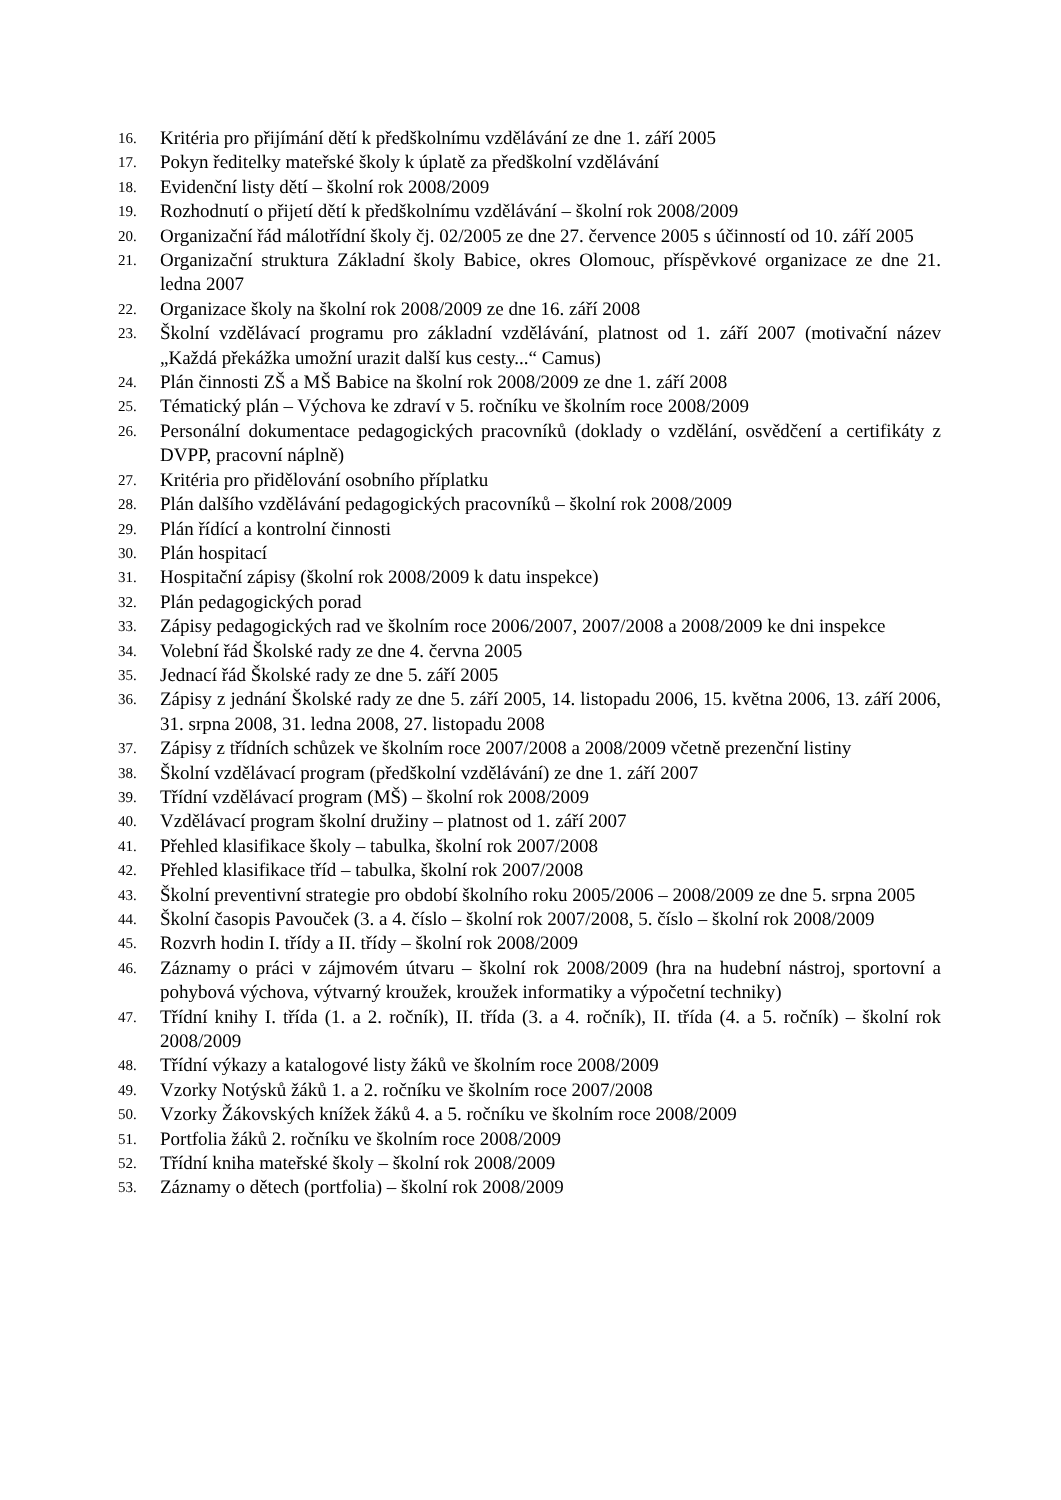16. Kritéria pro přijímání dětí k předškolnímu vzdělávání ze dne 1. září 2005
17. Pokyn ředitelky mateřské školy k úplatě za předškolní vzdělávání
18. Evidenční listy dětí – školní rok 2008/2009
19. Rozhodnutí o přijetí dětí k předškolnímu vzdělávání – školní rok 2008/2009
20. Organizační řád málotřídní školy čj. 02/2005 ze dne 27. července 2005 s účinností od 10. září 2005
21. Organizační struktura Základní školy Babice, okres Olomouc, příspěvkové organizace ze dne 21. ledna 2007
22. Organizace školy na školní rok 2008/2009 ze dne 16. září 2008
23. Školní vzdělávací programu pro základní vzdělávání, platnost od 1. září 2007 (motivační název „Každá překážka umožní urazit další kus cesty...“ Camus)
24. Plán činnosti ZŠ a MŠ Babice na školní rok 2008/2009 ze dne 1. září 2008
25. Tématický plán – Výchova ke zdraví v 5. ročníku ve školním roce 2008/2009
26. Personální dokumentace pedagogických pracovníků (doklady o vzdělání, osvědčení a certifikáty z DVPP, pracovní náplně)
27. Kritéria pro přidělování osobního příplatku
28. Plán dalšího vzdělávání pedagogických pracovníků – školní rok 2008/2009
29. Plán řídící a kontrolní činnosti
30. Plán hospitací
31. Hospitační zápisy (školní rok 2008/2009 k datu inspekce)
32. Plán pedagogických porad
33. Zápisy pedagogických rad ve školním roce 2006/2007, 2007/2008 a 2008/2009 ke dni inspekce
34. Volební řád Školské rady ze dne 4. června 2005
35. Jednací řád Školské rady ze dne 5. září 2005
36. Zápisy z jednání Školské rady ze dne 5. září 2005, 14. listopadu 2006, 15. května 2006, 13. září 2006, 31. srpna 2008, 31. ledna 2008, 27. listopadu 2008
37. Zápisy z třídních schůzek ve školním roce 2007/2008 a 2008/2009 včetně prezenční listiny
38. Školní vzdělávací program (předškolní vzdělávání) ze dne 1. září 2007
39. Třídní vzdělávací program (MŠ) – školní rok 2008/2009
40. Vzdělávací program školní družiny – platnost od 1. září 2007
41. Přehled klasifikace školy – tabulka, školní rok 2007/2008
42. Přehled klasifikace tříd – tabulka, školní rok 2007/2008
43. Školní preventivní strategie pro období školního roku 2005/2006 – 2008/2009 ze dne 5. srpna 2005
44. Školní časopis Pavouček (3. a 4. číslo – školní rok 2007/2008, 5. číslo – školní rok 2008/2009
45. Rozvrh hodin I. třídy a II. třídy – školní rok 2008/2009
46. Záznamy o práci v zájmovém útvaru – školní rok 2008/2009 (hra na hudební nástroj, sportovní a pohybová výchova, výtvarný kroužek, kroužek informatiky a výpočetní techniky)
47. Třídní knihy I. třída (1. a 2. ročník), II. třída (3. a 4. ročník), II. třída (4. a 5. ročník) – školní rok 2008/2009
48. Třídní výkazy a katalogové listy žáků ve školním roce 2008/2009
49. Vzorky Notýsků žáků 1. a 2. ročníku ve školním roce 2007/2008
50. Vzorky Žákovských knížek žáků 4. a 5. ročníku ve školním roce 2008/2009
51. Portfolia žáků 2. ročníku ve školním roce 2008/2009
52. Třídní kniha mateřské školy – školní rok 2008/2009
53. Záznamy o dětech (portfolia) – školní rok 2008/2009